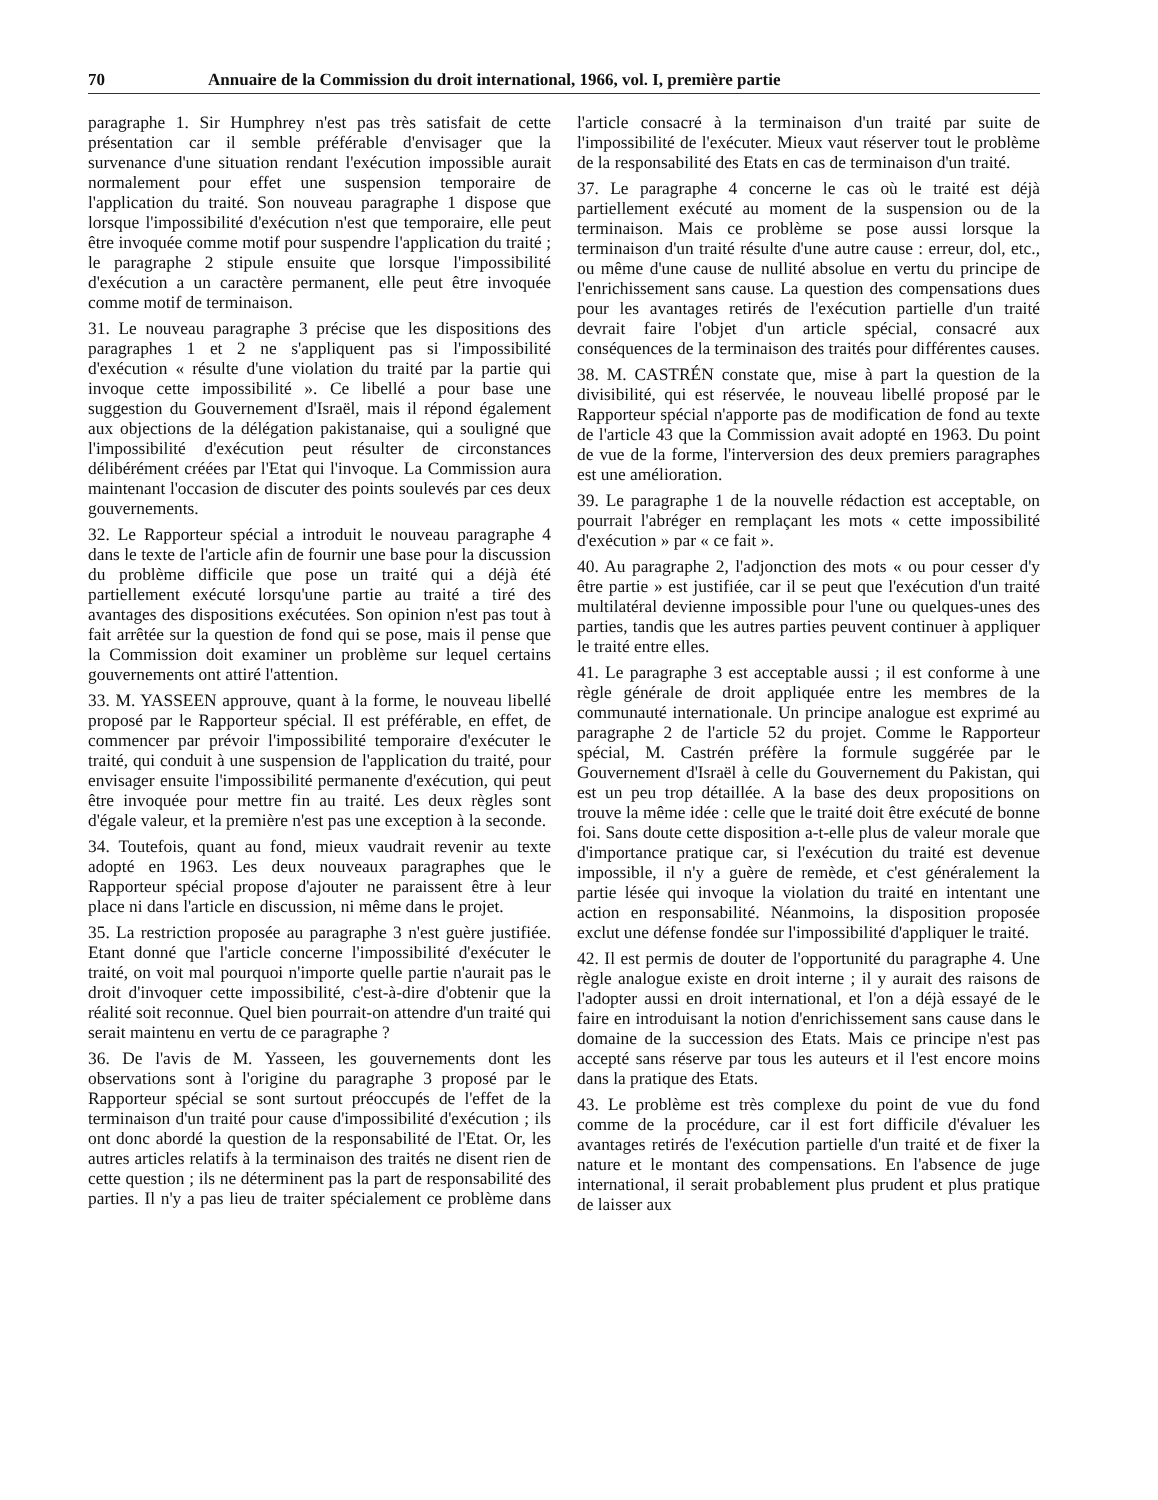70 Annuaire de la Commission du droit international, 1966, vol. I, première partie
paragraphe 1. Sir Humphrey n'est pas très satisfait de cette présentation car il semble préférable d'envisager que la survenance d'une situation rendant l'exécution impossible aurait normalement pour effet une suspension temporaire de l'application du traité. Son nouveau paragraphe 1 dispose que lorsque l'impossibilité d'exécution n'est que temporaire, elle peut être invoquée comme motif pour suspendre l'application du traité ; le paragraphe 2 stipule ensuite que lorsque l'impossibilité d'exécution a un caractère permanent, elle peut être invoquée comme motif de terminaison.
31. Le nouveau paragraphe 3 précise que les dispositions des paragraphes 1 et 2 ne s'appliquent pas si l'impossibilité d'exécution « résulte d'une violation du traité par la partie qui invoque cette impossibilité ». Ce libellé a pour base une suggestion du Gouvernement d'Israël, mais il répond également aux objections de la délégation pakistanaise, qui a souligné que l'impossibilité d'exécution peut résulter de circonstances délibérément créées par l'Etat qui l'invoque. La Commission aura maintenant l'occasion de discuter des points soulevés par ces deux gouvernements.
32. Le Rapporteur spécial a introduit le nouveau paragraphe 4 dans le texte de l'article afin de fournir une base pour la discussion du problème difficile que pose un traité qui a déjà été partiellement exécuté lorsqu'une partie au traité a tiré des avantages des dispositions exécutées. Son opinion n'est pas tout à fait arrêtée sur la question de fond qui se pose, mais il pense que la Commission doit examiner un problème sur lequel certains gouvernements ont attiré l'attention.
33. M. YASSEEN approuve, quant à la forme, le nouveau libellé proposé par le Rapporteur spécial. Il est préférable, en effet, de commencer par prévoir l'impossibilité temporaire d'exécuter le traité, qui conduit à une suspension de l'application du traité, pour envisager ensuite l'impossibilité permanente d'exécution, qui peut être invoquée pour mettre fin au traité. Les deux règles sont d'égale valeur, et la première n'est pas une exception à la seconde.
34. Toutefois, quant au fond, mieux vaudrait revenir au texte adopté en 1963. Les deux nouveaux paragraphes que le Rapporteur spécial propose d'ajouter ne paraissent être à leur place ni dans l'article en discussion, ni même dans le projet.
35. La restriction proposée au paragraphe 3 n'est guère justifiée. Etant donné que l'article concerne l'impossibilité d'exécuter le traité, on voit mal pourquoi n'importe quelle partie n'aurait pas le droit d'invoquer cette impossibilité, c'est-à-dire d'obtenir que la réalité soit reconnue. Quel bien pourrait-on attendre d'un traité qui serait maintenu en vertu de ce paragraphe ?
36. De l'avis de M. Yasseen, les gouvernements dont les observations sont à l'origine du paragraphe 3 proposé par le Rapporteur spécial se sont surtout préoccupés de l'effet de la terminaison d'un traité pour cause d'impossibilité d'exécution ; ils ont donc abordé la question de la responsabilité de l'Etat. Or, les autres articles relatifs à la terminaison des traités ne disent rien de cette question ; ils ne déterminent pas la part de responsabilité des parties. Il n'y a pas lieu de traiter spécialement ce problème dans l'article consacré à la terminaison d'un traité par suite de l'impossibilité de l'exécuter. Mieux vaut réserver tout le problème de la responsabilité des Etats en cas de terminaison d'un traité.
37. Le paragraphe 4 concerne le cas où le traité est déjà partiellement exécuté au moment de la suspension ou de la terminaison. Mais ce problème se pose aussi lorsque la terminaison d'un traité résulte d'une autre cause : erreur, dol, etc., ou même d'une cause de nullité absolue en vertu du principe de l'enrichissement sans cause. La question des compensations dues pour les avantages retirés de l'exécution partielle d'un traité devrait faire l'objet d'un article spécial, consacré aux conséquences de la terminaison des traités pour différentes causes.
38. M. CASTRÉN constate que, mise à part la question de la divisibilité, qui est réservée, le nouveau libellé proposé par le Rapporteur spécial n'apporte pas de modification de fond au texte de l'article 43 que la Commission avait adopté en 1963. Du point de vue de la forme, l'interversion des deux premiers paragraphes est une amélioration.
39. Le paragraphe 1 de la nouvelle rédaction est acceptable, on pourrait l'abréger en remplaçant les mots « cette impossibilité d'exécution » par « ce fait ».
40. Au paragraphe 2, l'adjonction des mots « ou pour cesser d'y être partie » est justifiée, car il se peut que l'exécution d'un traité multilatéral devienne impossible pour l'une ou quelques-unes des parties, tandis que les autres parties peuvent continuer à appliquer le traité entre elles.
41. Le paragraphe 3 est acceptable aussi ; il est conforme à une règle générale de droit appliquée entre les membres de la communauté internationale. Un principe analogue est exprimé au paragraphe 2 de l'article 52 du projet. Comme le Rapporteur spécial, M. Castrén préfère la formule suggérée par le Gouvernement d'Israël à celle du Gouvernement du Pakistan, qui est un peu trop détaillée. A la base des deux propositions on trouve la même idée : celle que le traité doit être exécuté de bonne foi. Sans doute cette disposition a-t-elle plus de valeur morale que d'importance pratique car, si l'exécution du traité est devenue impossible, il n'y a guère de remède, et c'est généralement la partie lésée qui invoque la violation du traité en intentant une action en responsabilité. Néanmoins, la disposition proposée exclut une défense fondée sur l'impossibilité d'appliquer le traité.
42. Il est permis de douter de l'opportunité du paragraphe 4. Une règle analogue existe en droit interne ; il y aurait des raisons de l'adopter aussi en droit international, et l'on a déjà essayé de le faire en introduisant la notion d'enrichissement sans cause dans le domaine de la succession des Etats. Mais ce principe n'est pas accepté sans réserve par tous les auteurs et il l'est encore moins dans la pratique des Etats.
43. Le problème est très complexe du point de vue du fond comme de la procédure, car il est fort difficile d'évaluer les avantages retirés de l'exécution partielle d'un traité et de fixer la nature et le montant des compensations. En l'absence de juge international, il serait probablement plus prudent et plus pratique de laisser aux